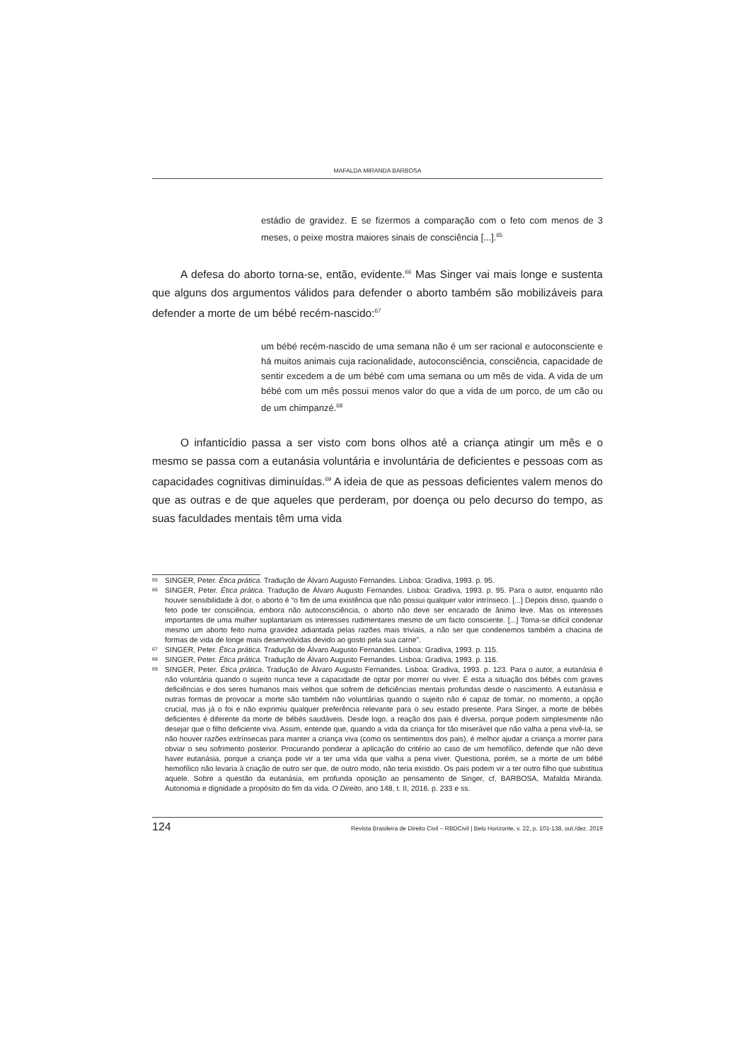MAFALDA MIRANDA BARBOSA
estádio de gravidez. E se fizermos a comparação com o feto com menos de 3 meses, o peixe mostra maiores sinais de consciência [...].<sup>65</sup>
A defesa do aborto torna-se, então, evidente.<sup>66</sup> Mas Singer vai mais longe e sustenta que alguns dos argumentos válidos para defender o aborto também são mobilizáveis para defender a morte de um bébé recém-nascido:<sup>67</sup>
um bébé recém-nascido de uma semana não é um ser racional e autoconsciente e há muitos animais cuja racionalidade, autoconsciência, consciência, capacidade de sentir excedem a de um bébé com uma semana ou um mês de vida. A vida de um bébé com um mês possui menos valor do que a vida de um porco, de um cão ou de um chimpanzé.<sup>68</sup>
O infanticídio passa a ser visto com bons olhos até a criança atingir um mês e o mesmo se passa com a eutanásia voluntária e involuntária de deficientes e pessoas com as capacidades cognitivas diminuídas.<sup>69</sup> A ideia de que as pessoas deficientes valem menos do que as outras e de que aqueles que perderam, por doença ou pelo decurso do tempo, as suas faculdades mentais têm uma vida
65 SINGER, Peter. Ética prática. Tradução de Álvaro Augusto Fernandes. Lisboa: Gradiva, 1993. p. 95.
66 SINGER, Peter. Ética prática. Tradução de Álvaro Augusto Fernandes. Lisboa: Gradiva, 1993. p. 95. Para o autor, enquanto não houver sensibilidade à dor, o aborto é “o fim de uma existência que não possui qualquer valor intrínseco. [...] Depois disso, quando o feto pode ter consciência, embora não autoconsciência, o aborto não deve ser encarado de ânimo leve. Mas os interesses importantes de uma mulher suplantariam os interesses rudimentares mesmo de um facto consciente. [...] Torna-se difícil condenar mesmo um aborto feito numa gravidez adiantada pelas razões mais triviais, a não ser que condenemos também a chacina de formas de vida de longe mais desenvolvidas devido ao gosto pela sua carne”.
67 SINGER, Peter. Ética prática. Tradução de Álvaro Augusto Fernandes. Lisboa: Gradiva, 1993. p. 115.
68 SINGER, Peter. Ética prática. Tradução de Álvaro Augusto Fernandes. Lisboa: Gradiva, 1993. p. 116.
69 SINGER, Peter. Ética prática. Tradução de Álvaro Augusto Fernandes. Lisboa: Gradiva, 1993. p. 123. Para o autor, a eutanásia é não voluntária quando o sujeito nunca teve a capacidade de optar por morrer ou viver. É esta a situação dos bébés com graves deficiências e dos seres humanos mais velhos que sofrem de deficiências mentais profundas desde o nascimento. A eutanásia e outras formas de provocar a morte são também não voluntárias quando o sujeito não é capaz de tomar, no momento, a opção crucial, mas já o foi e não exprimiu qualquer preferência relevante para o seu estado presente. Para Singer, a morte de bébés deficientes é diferente da morte de bébés saudáveis. Desde logo, a reação dos pais é diversa, porque podem simplesmente não desejar que o filho deficiente viva. Assim, entende que, quando a vida da criança for tão miserável que não valha a pena vivê-la, se não houver razões extrínsecas para manter a criança viva (como os sentimentos dos pais), é melhor ajudar a criança a morrer para obviar o seu sofrimento posterior. Procurando ponderar a aplicação do critério ao caso de um hemofílico, defende que não deve haver eutanásia, porque a criança pode vir a ter uma vida que valha a pena viver. Questiona, porém, se a morte de um bébé hemofílico não levaria à criação de outro ser que, de outro modo, não teria existido. Os pais podem vir a ter outro filho que substitua aquele. Sobre a questão da eutanásia, em profunda oposição ao pensamento de Singer, cf, BARBOSA, Mafalda Miranda. Autonomia e dignidade a propósito do fim da vida. O Direito, ano 148, t. II, 2016. p. 233 e ss.
124 Revista Brasileira de Direito Civil – RBDCivil | Belo Horizonte, v. 22, p. 101-138, out./dez. 2019